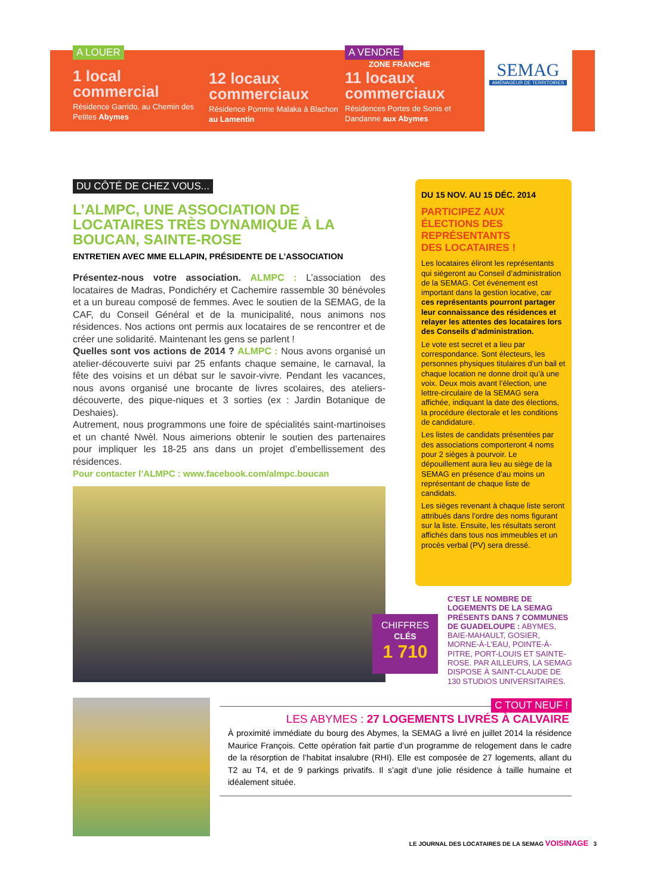A LOUER
1 local commercial
Résidence Garrido, au Chemin des Petites Abymes
12 locaux commerciaux
Résidence Pomme Malaka à Blachon au Lamentin
A VENDRE
ZONE FRANCHE
11 locaux commerciaux
Résidences Portes de Sonis et Dandanne aux Abymes
SEMAG
AMÉNAGEUR DE TERRITOIRES
DU CÔTÉ DE CHEZ VOUS...
L’ALMPC, UNE ASSOCIATION DE LOCATAIRES TRÈS DYNAMIQUE À LA BOUCAN, SAINTE-ROSE
ENTRETIEN AVEC MME ELLAPIN, PRÉSIDENTE DE L’ASSOCIATION
Présentez-nous votre association. ALMPC : L’association des locataires de Madras, Pondichéry et Cachemire rassemble 30 bénévoles et a un bureau composé de femmes. Avec le soutien de la SEMAG, de la CAF, du Conseil Général et de la municipalité, nous animons nos résidences. Nos actions ont permis aux locataires de se rencontrer et de créer une solidarité. Maintenant les gens se parlent !
Quelles sont vos actions de 2014 ? ALMPC : Nous avons organisé un atelier-découverte suivi par 25 enfants chaque semaine, le carnaval, la fête des voisins et un débat sur le savoir-vivre. Pendant les vacances, nous avons organisé une brocante de livres scolaires, des ateliers-découverte, des pique-niques et 3 sorties (ex : Jardin Botanique de Deshaies).
Autrement, nous programmons une foire de spécialités saint-martinoises et un chanté Nwèl. Nous aimerions obtenir le soutien des partenaires pour impliquer les 18-25 ans dans un projet d’embellissement des résidences.
Pour contacter l’ALMPC : www.facebook.com/almpc.boucan
DU 15 NOV. AU 15 DÉC. 2014
PARTICIPEZ AUX ÉLECTIONS DES REPRÉSENTANTS DES LOCATAIRES !
Les locataires éliront les représentants qui siégeront au Conseil d’administration de la SEMAG. Cet événement est important dans la gestion locative, car ces représentants pourront partager leur connaissance des résidences et relayer les attentes des locataires lors des Conseils d’administration.
Le vote est secret et a lieu par correspondance. Sont électeurs, les personnes physiques titulaires d’un bail et chaque location ne donne droit qu’à une voix. Deux mois avant l’élection, une lettre-circulaire de la SEMAG sera affichée, indiquant la date des élections, la procédure électorale et les conditions de candidature.
Les listes de candidats présentées par des associations comporteront 4 noms pour 2 sièges à pourvoir. Le dépouillement aura lieu au siège de la SEMAG en présence d’au moins un représentant de chaque liste de candidats.
Les sièges revenant à chaque liste seront attribués dans l’ordre des noms figurant sur la liste. Ensuite, les résultats seront affichés dans tous nos immeubles et un procès verbal (PV) sera dressé.
CHIFFRES
CLÉS
1 710
C’EST LE NOMBRE DE LOGEMENTS DE LA SEMAG PRÉSENTS DANS 7 COMMUNES DE GUADELOUPE : ABYMES, BAIE-MAHAULT, GOSIER, MORNE-À-L’EAU, POINTE-À-PITRE, PORT-LOUIS ET SAINTE-ROSE. PAR AILLEURS, LA SEMAG DISPOSE À SAINT-CLAUDE DE 130 STUDIOS UNIVERSITAIRES.
C TOUT NEUF !
LES ABYMES : 27 LOGEMENTS LIVRÉS À CALVAIRE
À proximité immédiate du bourg des Abymes, la SEMAG a livré en juillet 2014 la résidence Maurice François. Cette opération fait partie d’un programme de relogement dans le cadre de la résorption de l’habitat insalubre (RHI). Elle est composée de 27 logements, allant du T2 au T4, et de 9 parkings privatifs. Il s’agit d’une jolie résidence à taille humaine et idéalement située.
LE JOURNAL DES LOCATAIRES DE LA SEMAG VOISINAGE 3